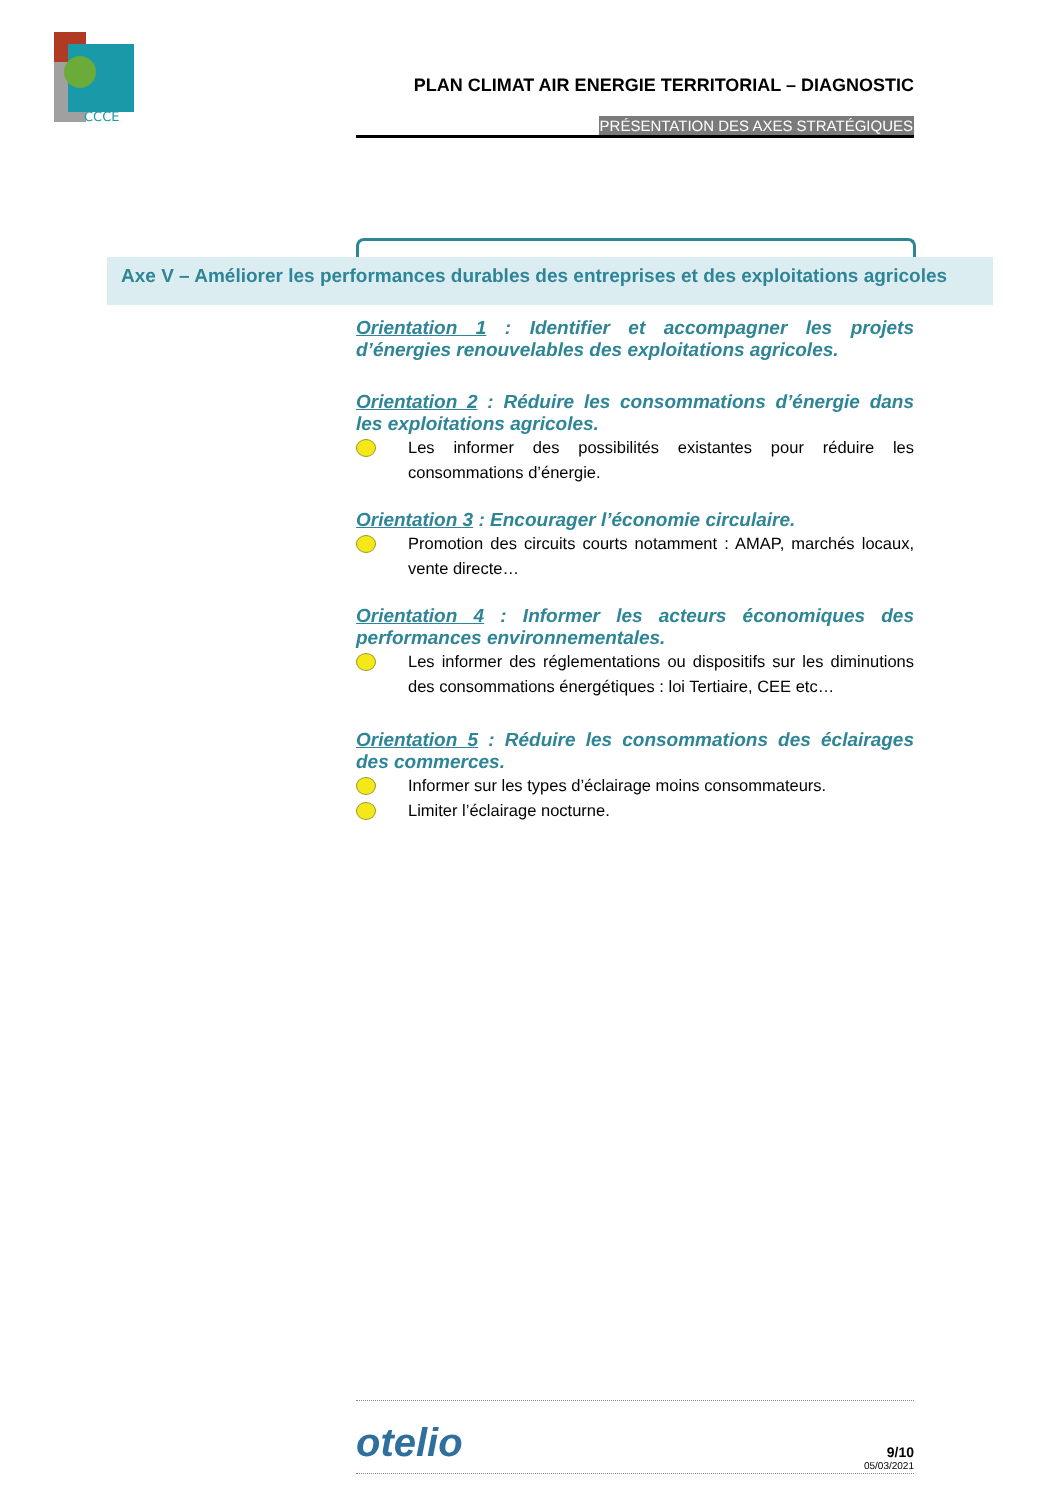CCCE
PLAN CLIMAT AIR ENERGIE TERRITORIAL – DIAGNOSTIC
PRÉSENTATION DES AXES STRATÉGIQUES
Axe V – Améliorer les performances durables des entreprises et des exploitations agricoles
Orientation 1 : Identifier et accompagner les projets d’énergies renouvelables des exploitations agricoles.
Orientation 2 : Réduire les consommations d’énergie dans les exploitations agricoles.
Les informer des possibilités existantes pour réduire les consommations d’énergie.
Orientation 3 : Encourager l’économie circulaire.
Promotion des circuits courts notamment : AMAP, marchés locaux, vente directe…
Orientation 4 : Informer les acteurs économiques des performances environnementales.
Les informer des réglementations ou dispositifs sur les diminutions des consommations énergétiques : loi Tertiaire, CEE etc…
Orientation 5 : Réduire les consommations des éclairages des commerces.
Informer sur les types d’éclairage moins consommateurs.
Limiter l’éclairage nocturne.
otelio
9/10
05/03/2021